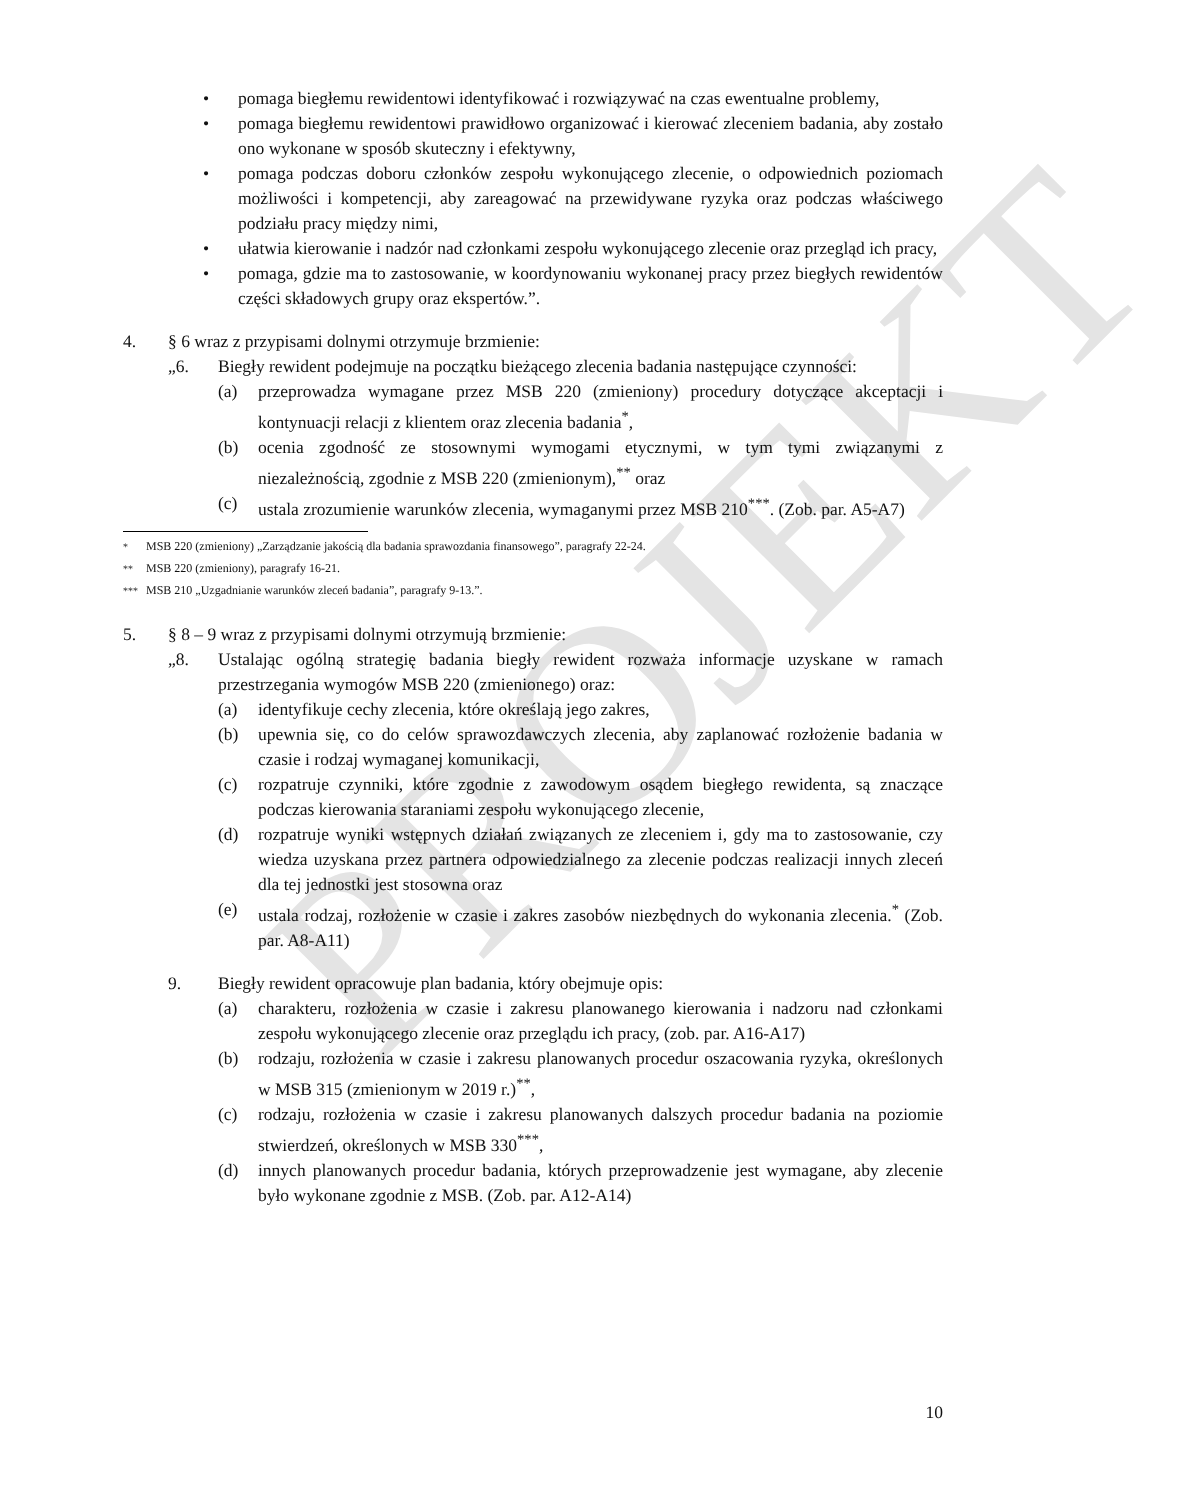PROJEKT
• pomaga biegłemu rewidentowi identyfikować i rozwiązywać na czas ewentualne problemy,
• pomaga biegłemu rewidentowi prawidłowo organizować i kierować zleceniem badania, aby zostało ono wykonane w sposób skuteczny i efektywny,
• pomaga podczas doboru członków zespołu wykonującego zlecenie, o odpowiednich poziomach możliwości i kompetencji, aby zareagować na przewidywane ryzyka oraz podczas właściwego podziału pracy między nimi,
• ułatwia kierowanie i nadzór nad członkami zespołu wykonującego zlecenie oraz przegląd ich pracy,
• pomaga, gdzie ma to zastosowanie, w koordynowaniu wykonanej pracy przez biegłych rewidentów części składowych grupy oraz ekspertów.”.
4. § 6 wraz z przypisami dolnymi otrzymuje brzmienie:
„6. Biegły rewident podejmuje na początku bieżącego zlecenia badania następujące czynności:
(a) przeprowadza wymagane przez MSB 220 (zmieniony) procedury dotyczące akceptacji i kontynuacji relacji z klientem oraz zlecenia badania<sup>*</sup>,
(b) ocenia zgodność ze stosownymi wymogami etycznymi, w tym tymi związanymi z niezależnością, zgodnie z MSB 220 (zmienionym),<sup>**</sup> oraz
(c) ustala zrozumienie warunków zlecenia, wymaganymi przez MSB 210<sup>***</sup>. (Zob. par. A5-A7)
<sup>*</sup> MSB 220 (zmieniony) „Zarządzanie jakością dla badania sprawozdania finansowego”, paragrafy 22-24.
<sup>**</sup> MSB 220 (zmieniony), paragrafy 16-21.
<sup>***</sup> MSB 210 „Uzgadnianie warunków zleceń badania”, paragrafy 9-13.”.
5. § 8 – 9 wraz z przypisami dolnymi otrzymują brzmienie:
„8. Ustalając ogólną strategię badania biegły rewident rozważa informacje uzyskane w ramach przestrzegania wymogów MSB 220 (zmienionego) oraz:
(a) identyfikuje cechy zlecenia, które określają jego zakres,
(b) upewnia się, co do celów sprawozdawczych zlecenia, aby zaplanować rozłożenie badania w czasie i rodzaj wymaganej komunikacji,
(c) rozpatruje czynniki, które zgodnie z zawodowym osądem biegłego rewidenta, są znaczące podczas kierowania staraniami zespołu wykonującego zlecenie,
(d) rozpatruje wyniki wstępnych działań związanych ze zleceniem i, gdy ma to zastosowanie, czy wiedza uzyskana przez partnera odpowiedzialnego za zlecenie podczas realizacji innych zleceń dla tej jednostki jest stosowna oraz
(e) ustala rodzaj, rozłożenie w czasie i zakres zasobów niezbędnych do wykonania zlecenia.<sup>*</sup> (Zob. par. A8-A11)
9. Biegły rewident opracowuje plan badania, który obejmuje opis:
(a) charakteru, rozłożenia w czasie i zakresu planowanego kierowania i nadzoru nad członkami zespołu wykonującego zlecenie oraz przeglądu ich pracy, (zob. par. A16-A17)
(b) rodzaju, rozłożenia w czasie i zakresu planowanych procedur oszacowania ryzyka, określonych w MSB 315 (zmienionym w 2019 r.)<sup>**</sup>,
(c) rodzaju, rozłożenia w czasie i zakresu planowanych dalszych procedur badania na poziomie stwierdzeń, określonych w MSB 330<sup>***</sup>,
(d) innych planowanych procedur badania, których przeprowadzenie jest wymagane, aby zlecenie było wykonane zgodnie z MSB. (Zob. par. A12-A14)
10